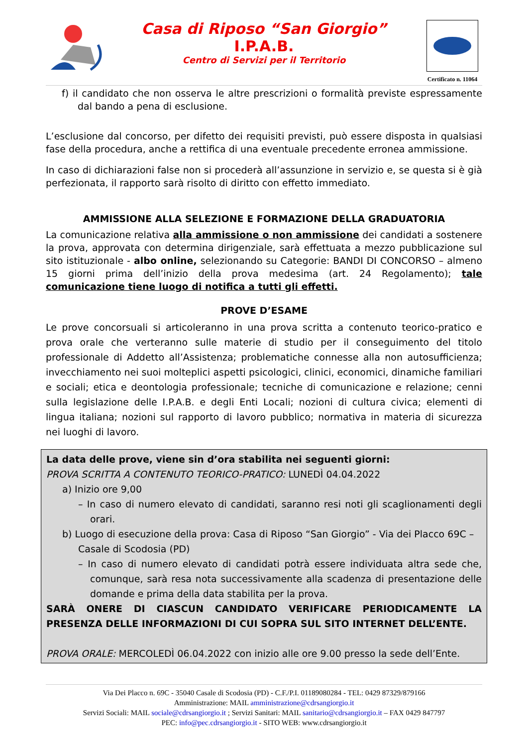Casa di Riposo “San Giorgio”
I.P.A.B.
Centro di Servizi per il Territorio
Certificato n. 11064
f) il candidato che non osserva le altre prescrizioni o formalità previste espressamente dal bando a pena di esclusione.
L’esclusione dal concorso, per difetto dei requisiti previsti, può essere disposta in qualsiasi fase della procedura, anche a rettifica di una eventuale precedente erronea ammissione.
In caso di dichiarazioni false non si procederà all’assunzione in servizio e, se questa si è già perfezionata, il rapporto sarà risolto di diritto con effetto immediato.
AMMISSIONE ALLA SELEZIONE E FORMAZIONE DELLA GRADUATORIA
La comunicazione relativa alla ammissione o non ammissione dei candidati a sostenere la prova, approvata con determina dirigenziale, sarà effettuata a mezzo pubblicazione sul sito istituzionale - albo online, selezionando su Categorie: BANDI DI CONCORSO – almeno 15 giorni prima dell’inizio della prova medesima (art. 24 Regolamento); tale comunicazione tiene luogo di notifica a tutti gli effetti.
PROVE D’ESAME
Le prove concorsuali si articoleranno in una prova scritta a contenuto teorico-pratico e prova orale che verteranno sulle materie di studio per il conseguimento del titolo professionale di Addetto all’Assistenza; problematiche connesse alla non autosufficienza; invecchiamento nei suoi molteplici aspetti psicologici, clinici, economici, dinamiche familiari e sociali; etica e deontologia professionale; tecniche di comunicazione e relazione; cenni sulla legislazione delle I.P.A.B. e degli Enti Locali; nozioni di cultura civica; elementi di lingua italiana; nozioni sul rapporto di lavoro pubblico; normativa in materia di sicurezza nei luoghi di lavoro.
La data delle prove, viene sin d’ora stabilita nei seguenti giorni:
PROVA SCRITTA A CONTENUTO TEORICO-PRATICO: LUNEDÌ 04.04.2022
a) Inizio ore 9,00
– In caso di numero elevato di candidati, saranno resi noti gli scaglionamenti degli orari.
b) Luogo di esecuzione della prova: Casa di Riposo “San Giorgio” - Via dei Placco 69C – Casale di Scodosia (PD)
– In caso di numero elevato di candidati potrà essere individuata altra sede che, comunque, sarà resa nota successivamente alla scadenza di presentazione delle domande e prima della data stabilita per la prova.
SARÀ ONERE DI CIASCUN CANDIDATO VERIFICARE PERIODICAMENTE LA PRESENZA DELLE INFORMAZIONI DI CUI SOPRA SUL SITO INTERNET DELL’ENTE.
PROVA ORALE: MERCOLEDÌ 06.04.2022 con inizio alle ore 9.00 presso la sede dell’Ente.
Via Dei Placco n. 69C - 35040 Casale di Scodosia (PD) - C.F./P.I. 01189080284 - TEL: 0429 87329/879166
Amministrazione: MAIL amministrazione@cdrsangiorgio.it
Servizi Sociali: MAIL sociale@cdrsangiorgio.it ; Servizi Sanitari: MAIL sanitario@cdrsangiorgio.it – FAX 0429 847797
PEC: info@pec.cdrsangiorgio.it - SITO WEB: www.cdrsangiorgio.it